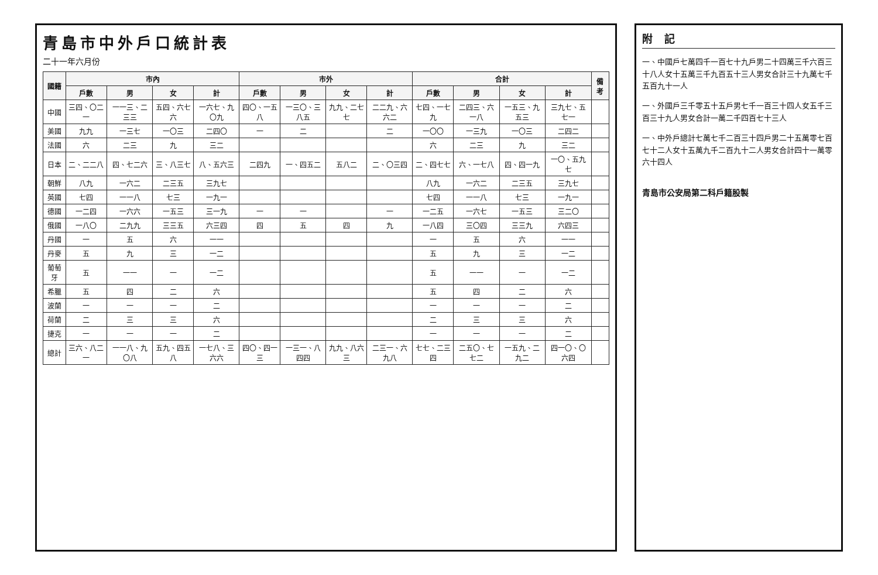青島市中外戶口統計表
二十一年六月份
| 國籍 | 市內 | | | | 市外 | | | | 合計 | | | | 備考 |
| --- | --- | --- | --- | --- | --- | --- | --- | --- | --- | --- | --- | --- | --- |
| | 戶數 | 男 | 女 | 計 | 戶數 | 男 | 女 | 計 | 戶數 | 男 | 女 | 計 | |
| 中國 | 三四、〇二一 | 一一三、二三三 | 五四、六七六 | 一六七、九〇九 | 四〇、一五八 | 一三〇、三八五 | 九九、二七七 | 二二九、六六二 | 七四、一七九 | 二四三、六一八 | 一五三、九五三 | 三九七、五七一 | |
| 美國 | 九九 | 一三七 | 一〇三 | 二四〇 | 一 | 二 | | 二 | 一〇〇 | 一三九 | 一〇三 | 二四二 | |
| 法國 | 六 | 二三 | 九 | 三二 | | | | | 六 | 二三 | 九 | 三二 | |
| 日本 | 二、二二八 | 四、七二六 | 三、八三七 | 八、五六三 | 二四九 | 一、四五二 | 五八二 | 二、〇三四 | 二、四七七 | 六、一七八 | 四、四一九 | 一〇、五九七 | |
| 朝鮮 | 八九 | 一六二 | 二三五 | 三九七 | | | | | 八九 | 一六二 | 二三五 | 三九七 | |
| 英國 | 七四 | 一一八 | 七三 | 一九一 | | | | | 七四 | 一一八 | 七三 | 一九一 | |
| 德國 | 一二四 | 一六六 | 一五三 | 三一九 | 一 | 一 | | 一 | 一二五 | 一六七 | 一五三 | 三二〇 | |
| 俄國 | 一八〇 | 二九九 | 三三五 | 六三四 | 四 | 五 | 四 | 九 | 一八四 | 三〇四 | 三三九 | 六四三 | |
| 丹國 | 一 | 五 | 六 | 一一 | | | | | 一 | 五 | 六 | 一一 | |
| 丹麥 | 五 | 九 | 三 | 一二 | | | | | 五 | 九 | 三 | 一二 | |
| 葡萄牙 | 五 | 一一 | 一 | 一二 | | | | | 五 | 一一 | 一 | 一二 | |
| 希臘 | 五 | 四 | 二 | 六 | | | | | 五 | 四 | 二 | 六 | |
| 波蘭 | 一 | 一 | 一 | 二 | | | | | 一 | 一 | 一 | 二 | |
| 荷蘭 | 二 | 三 | 三 | 六 | | | | | 二 | 三 | 三 | 六 | |
| 捷克 | 一 | 一 | 一 | 二 | | | | | 一 | 一 | 一 | 二 | |
| 總計 | 三六、八二一 | 一一八、九〇八 | 五九、四五八 | 一七八、三六六 | 四〇、四一三 | 一三一、八四四 | 九九、八六三 | 二三一、六九八 | 七七、二三四 | 二五〇、七七二 | 一五九、二九二 | 四一〇、〇六四 | |
附記
一、中國戶七萬四千一百七十九戶男二十四萬三千六百三十八人女十五萬三千九百五十三人男女合計三十九萬七千五百九十一人
一、外國戶三千零五十五戶男七千一百三十四人女五千三百三十九人男女合計一萬二千四百七十三人
一、中外戶總計七萬七千二百三十四戶男二十五萬零七百七十二人女十五萬九千二百九十二人男女合計四十一萬零六十四人
青島市公安局第二科戶籍股製